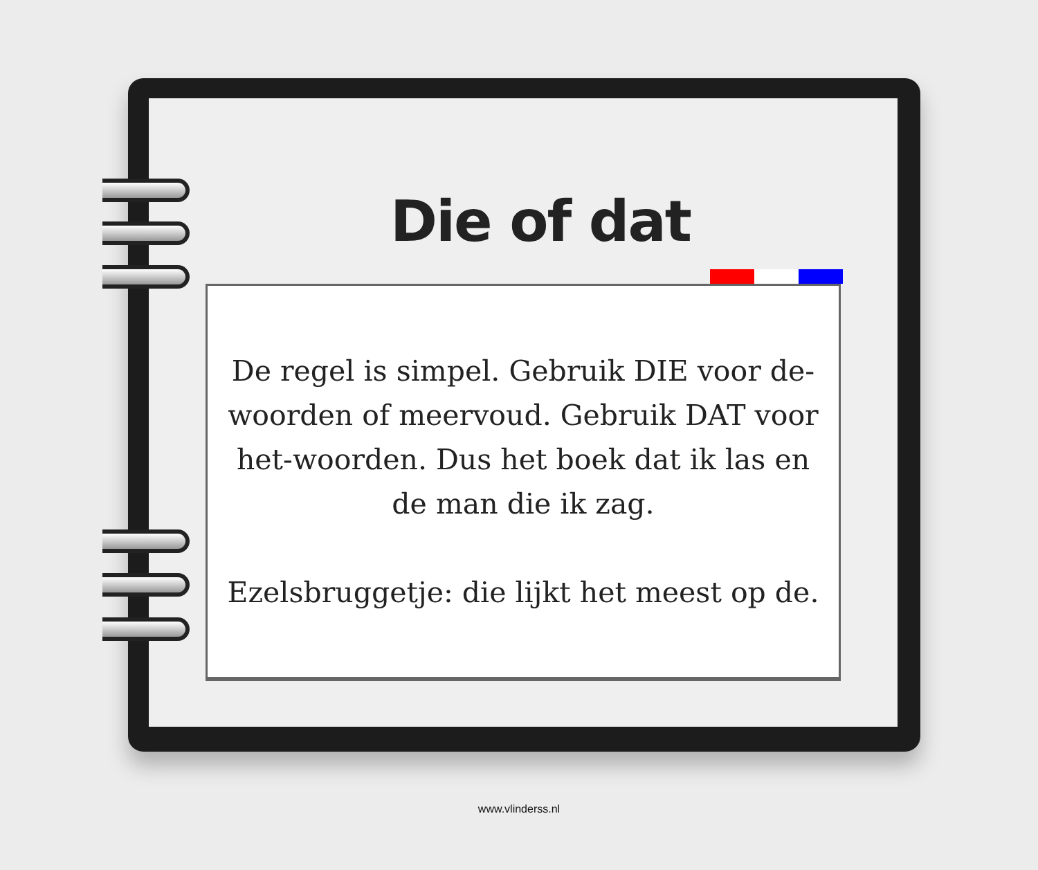Die of dat
De regel is simpel. Gebruik DIE voor de-woorden of meervoud. Gebruik DAT voor het-woorden. Dus het boek dat ik las en de man die ik zag.
Ezelsbruggetje: die lijkt het meest op de.
www.vlinderss.nl